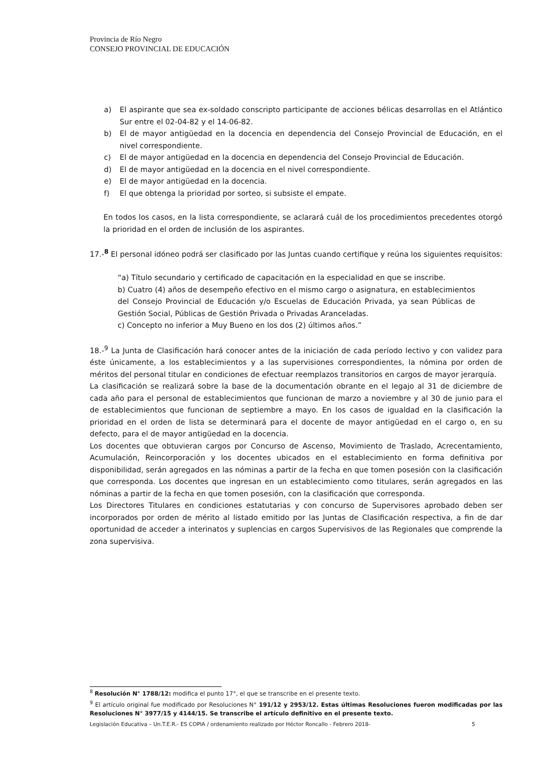Provincia de Río Negro
CONSEJO PROVINCIAL DE EDUCACIÓN
a) El aspirante que sea ex-soldado conscripto participante de acciones bélicas desarrollas en el Atlántico Sur entre el 02-04-82 y el 14-06-82.
b) El de mayor antigüedad en la docencia en dependencia del Consejo Provincial de Educación, en el nivel correspondiente.
c) El de mayor antigüedad en la docencia en dependencia del Consejo Provincial de Educación.
d) El de mayor antigüedad en la docencia en el nivel correspondiente.
e) El de mayor antigüedad en la docencia.
f) El que obtenga la prioridad por sorteo, si subsiste el empate.
En todos los casos, en la lista correspondiente, se aclarará cuál de los procedimientos precedentes otorgó la prioridad en el orden de inclusión de los aspirantes.
17.-<sup>8</sup> El personal idóneo podrá ser clasificado por las Juntas cuando certifique y reúna los siguientes requisitos:
“a) Título secundario y certificado de capacitación en la especialidad en que se inscribe.
b) Cuatro (4) años de desempeño efectivo en el mismo cargo o asignatura, en establecimientos del Consejo Provincial de Educación y/o Escuelas de Educación Privada, ya sean Públicas de Gestión Social, Públicas de Gestión Privada o Privadas Aranceladas.
c) Concepto no inferior a Muy Bueno en los dos (2) últimos años.”
18.-<sup>9</sup> La Junta de Clasificación hará conocer antes de la iniciación de cada período lectivo y con validez para éste únicamente, a los establecimientos y a las supervisiones correspondientes, la nómina por orden de méritos del personal titular en condiciones de efectuar reemplazos transitorios en cargos de mayor jerarquía.
La clasificación se realizará sobre la base de la documentación obrante en el legajo al 31 de diciembre de cada año para el personal de establecimientos que funcionan de marzo a noviembre y al 30 de junio para el de establecimientos que funcionan de septiembre a mayo. En los casos de igualdad en la clasificación la prioridad en el orden de lista se determinará para el docente de mayor antigüedad en el cargo o, en su defecto, para el de mayor antigüedad en la docencia.
Los docentes que obtuvieran cargos por Concurso de Ascenso, Movimiento de Traslado, Acrecentamiento, Acumulación, Reincorporación y los docentes ubicados en el establecimiento en forma definitiva por disponibilidad, serán agregados en las nóminas a partir de la fecha en que tomen posesión con la clasificación que corresponda. Los docentes que ingresan en un establecimiento como titulares, serán agregados en las nóminas a partir de la fecha en que tomen posesión, con la clasificación que corresponda.
Los Directores Titulares en condiciones estatutarias y con concurso de Supervisores aprobado deben ser incorporados por orden de mérito al listado emitido por las Juntas de Clasificación respectiva, a fin de dar oportunidad de acceder a interinatos y suplencias en cargos Supervisivos de las Regionales que comprende la zona supervisiva.
<sup>8</sup> Resolución N° 1788/12: modifica el punto 17°, el que se transcribe en el presente texto.
<sup>9</sup> El artículo original fue modificado por Resoluciones N° 191/12 y 2953/12. Estas últimas Resoluciones fueron modificadas por las Resoluciones N° 3977/15 y 4144/15. Se transcribe el artículo definitivo en el presente texto.
Legislación Educativa – Un.T.E.R.- ES COPIA / ordenamiento realizado por Héctor Roncallo - Febrero 2018- 5